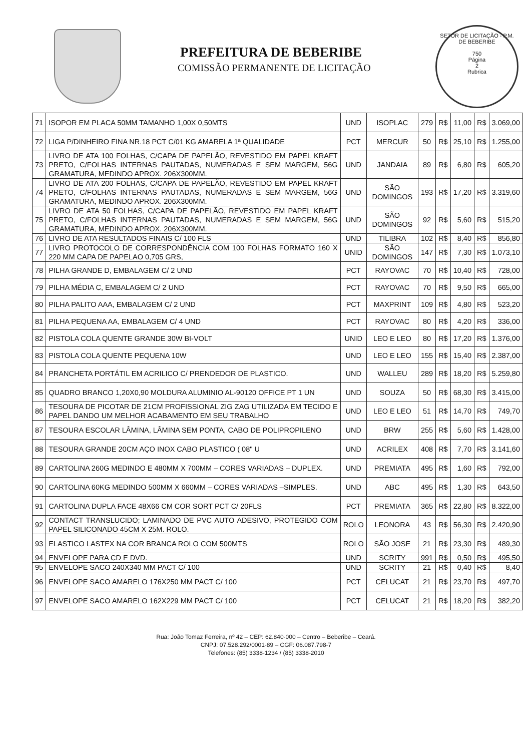PREFEITURA DE BEBERIBE
COMISSÃO PERMANENTE DE LICITAÇÃO
SETOR DE LICITAÇÃO - P.M. DE BEBERIBE
750
Página
2
Rubrica
| 71 | ISOPOR EM PLACA 50MM TAMANHO 1,00X 0,50MTS | UND | ISOPLAC | 279 | R$ | 11,00 | R$ | 3.069,00 |
| 72 | LIGA P/DINHEIRO FINA NR.18 PCT C/01 KG AMARELA 1ª QUALIDADE | PCT | MERCUR | 50 | R$ | 25,10 | R$ | 1.255,00 |
| 73 | LIVRO DE ATA 100 FOLHAS, C/CAPA DE PAPELÃO, REVESTIDO EM PAPEL KRAFT PRETO, C/FOLHAS INTERNAS PAUTADAS, NUMERADAS E SEM MARGEM, 56G GRAMATURA, MEDINDO APROX. 206X300MM. | UND | JANDAIA | 89 | R$ | 6,80 | R$ | 605,20 |
| 74 | LIVRO DE ATA 200 FOLHAS, C/CAPA DE PAPELÃO, REVESTIDO EM PAPEL KRAFT PRETO, C/FOLHAS INTERNAS PAUTADAS, NUMERADAS E SEM MARGEM, 56G GRAMATURA, MEDINDO APROX. 206X300MM. | UND | SÃO DOMINGOS | 193 | R$ | 17,20 | R$ | 3.319,60 |
| 75 | LIVRO DE ATA 50 FOLHAS, C/CAPA DE PAPELÃO, REVESTIDO EM PAPEL KRAFT PRETO, C/FOLHAS INTERNAS PAUTADAS, NUMERADAS E SEM MARGEM, 56G GRAMATURA, MEDINDO APROX. 206X300MM. | UND | SÃO DOMINGOS | 92 | R$ | 5,60 | R$ | 515,20 |
| 76 | LIVRO DE ATA RESULTADOS FINAIS C/ 100 FLS | UND | TILIBRA | 102 | R$ | 8,40 | R$ | 856,80 |
| 77 | LIVRO PROTOCOLO DE CORRESPONDÊNCIA COM 100 FOLHAS FORMATO 160 X 220 MM CAPA DE PAPELAO 0,705 GRS, | UNID | SÃO DOMINGOS | 147 | R$ | 7,30 | R$ | 1.073,10 |
| 78 | PILHA GRANDE D, EMBALAGEM C/ 2 UND | PCT | RAYOVAC | 70 | R$ | 10,40 | R$ | 728,00 |
| 79 | PILHA MÉDIA C, EMBALAGEM C/ 2 UND | PCT | RAYOVAC | 70 | R$ | 9,50 | R$ | 665,00 |
| 80 | PILHA PALITO AAA, EMBALAGEM C/ 2 UND | PCT | MAXPRINT | 109 | R$ | 4,80 | R$ | 523,20 |
| 81 | PILHA PEQUENA AA, EMBALAGEM C/ 4 UND | PCT | RAYOVAC | 80 | R$ | 4,20 | R$ | 336,00 |
| 82 | PISTOLA COLA QUENTE GRANDE 30W BI-VOLT | UNID | LEO E LEO | 80 | R$ | 17,20 | R$ | 1.376,00 |
| 83 | PISTOLA COLA QUENTE PEQUENA 10W | UND | LEO E LEO | 155 | R$ | 15,40 | R$ | 2.387,00 |
| 84 | PRANCHETA PORTÁTIL EM ACRILICO C/ PRENDEDOR DE PLASTICO. | UND | WALLEU | 289 | R$ | 18,20 | R$ | 5.259,80 |
| 85 | QUADRO BRANCO 1,20X0,90 MOLDURA ALUMINIO AL-90120 OFFICE PT 1 UN | UND | SOUZA | 50 | R$ | 68,30 | R$ | 3.415,00 |
| 86 | TESOURA DE PICOTAR DE 21CM PROFISSIONAL ZIG ZAG UTILIZADA EM TECIDO E PAPEL DANDO UM MELHOR ACABAMENTO EM SEU TRABALHO | UND | LEO E LEO | 51 | R$ | 14,70 | R$ | 749,70 |
| 87 | TESOURA ESCOLAR LÂMINA, LÂMINA SEM PONTA, CABO DE POLIPROPILENO | UND | BRW | 255 | R$ | 5,60 | R$ | 1.428,00 |
| 88 | TESOURA GRANDE 20CM AÇO INOX CABO PLASTICO ( 08" U | UND | ACRILEX | 408 | R$ | 7,70 | R$ | 3.141,60 |
| 89 | CARTOLINA 260G MEDINDO E 480MM X 700MM – CORES VARIADAS – DUPLEX. | UND | PREMIATA | 495 | R$ | 1,60 | R$ | 792,00 |
| 90 | CARTOLINA 60KG MEDINDO 500MM X 660MM – CORES VARIADAS –SIMPLES. | UND | ABC | 495 | R$ | 1,30 | R$ | 643,50 |
| 91 | CARTOLINA DUPLA FACE 48X66 CM COR SORT PCT C/ 20FLS | PCT | PREMIATA | 365 | R$ | 22,80 | R$ | 8.322,00 |
| 92 | CONTACT TRANSLUCIDO; LAMINADO DE PVC AUTO ADESIVO, PROTEGIDO COM PAPEL SILICONADO 45CM X 25M. ROLO. | ROLO | LEONORA | 43 | R$ | 56,30 | R$ | 2.420,90 |
| 93 | ELASTICO LASTEX NA COR BRANCA ROLO COM 500MTS | ROLO | SÃO JOSE | 21 | R$ | 23,30 | R$ | 489,30 |
| 94 | ENVELOPE PARA CD E DVD. | UND | SCRITY | 991 | R$ | 0,50 | R$ | 495,50 |
| 95 | ENVELOPE SACO 240X340 MM PACT C/ 100 | UND | SCRITY | 21 | R$ | 0,40 | R$ | 8,40 |
| 96 | ENVELOPE SACO AMARELO 176X250 MM PACT C/ 100 | PCT | CELUCAT | 21 | R$ | 23,70 | R$ | 497,70 |
| 97 | ENVELOPE SACO AMARELO 162X229 MM PACT C/ 100 | PCT | CELUCAT | 21 | R$ | 18,20 | R$ | 382,20 |
Rua: João Tomaz Ferreira, nº 42 – CEP: 62.840-000 – Centro – Beberibe – Ceará.
CNPJ: 07.528.292/0001-89 – CGF: 06.087.798-7
Telefones: (85) 3338-1234 / (85) 3338-2010